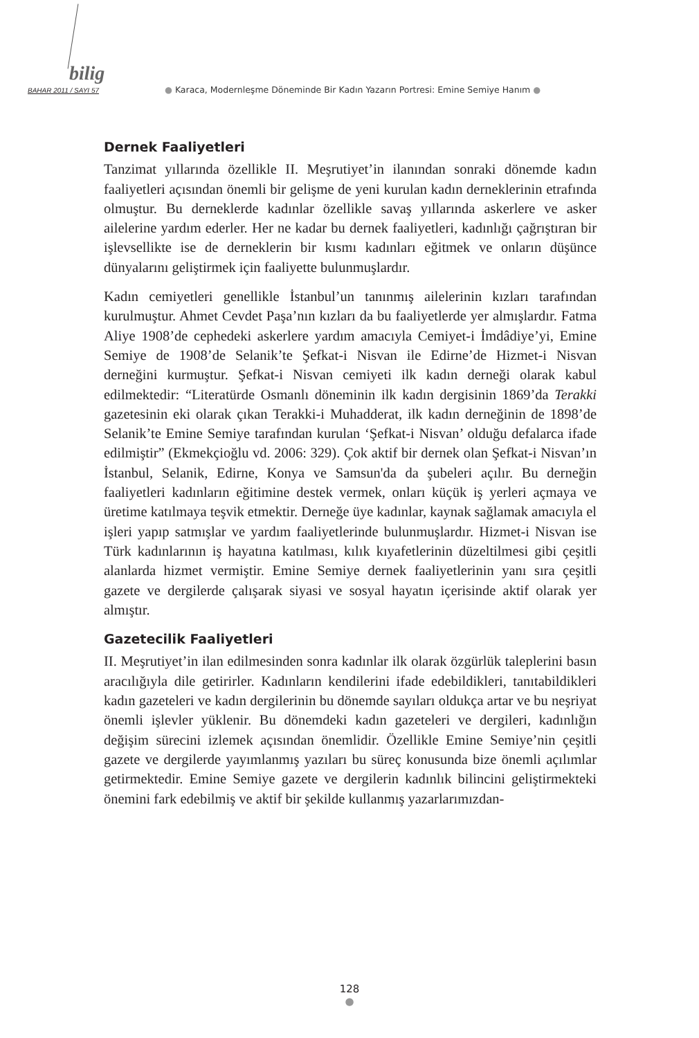bilig
BAHAR 2011 / SAYI 57 ● Karaca, Modernleşme Döneminde Bir Kadın Yazarın Portresi: Emine Semiye Hanım ●
Dernek Faaliyetleri
Tanzimat yıllarında özellikle II. Meşrutiyet’in ilanından sonraki dönemde kadın faaliyetleri açısından önemli bir gelişme de yeni kurulan kadın derneklerinin etrafında olmuştur. Bu derneklerde kadınlar özellikle savaş yıllarında askerlere ve asker ailelerine yardım ederler. Her ne kadar bu dernek faaliyetleri, kadınlığı çağrıştıran bir işlevsellikte ise de derneklerin bir kısmı kadınları eğitmek ve onların düşünce dünyalarını geliştirmek için faaliyette bulunmuşlardır.
Kadın cemiyetleri genellikle İstanbul’un tanınmış ailelerinin kızları tarafından kurulmuştur. Ahmet Cevdet Paşa’nın kızları da bu faaliyetlerde yer almışlardır. Fatma Aliye 1908’de cephedeki askerlere yardım amacıyla Cemiyet-i İmdâdiye’yi, Emine Semiye de 1908’de Selanik’te Şefkat-i Nisvan ile Edirne’de Hizmet-i Nisvan derneğini kurmuştur. Şefkat-i Nisvan cemiyeti ilk kadın derneği olarak kabul edilmektedir: “Literatürde Osmanlı döneminin ilk kadın dergisinin 1869’da Terakki gazetesinin eki olarak çıkan Terakki-i Muhadderat, ilk kadın derneğinin de 1898’de Selanik’te Emine Semiye tarafından kurulan ‘Şefkat-i Nisvan’ olduğu defalarca ifade edilmiştir” (Ekmekçioğlu vd. 2006: 329). Çok aktif bir dernek olan Şefkat-i Nisvan’ın İstanbul, Selanik, Edirne, Konya ve Samsun'da da şubeleri açılır. Bu derneğin faaliyetleri kadınların eğitimine destek vermek, onları küçük iş yerleri açmaya ve üretime katılmaya teşvik etmektir. Derneğe üye kadınlar, kaynak sağlamak amacıyla el işleri yapıp satmışlar ve yardım faaliyetlerinde bulunmuşlardır. Hizmet-i Nisvan ise Türk kadınlarının iş hayatına katılması, kılık kıyafetlerinin düzeltilmesi gibi çeşitli alanlarda hizmet vermiştir. Emine Semiye dernek faaliyetlerinin yanı sıra çeşitli gazete ve dergilerde çalışarak siyasi ve sosyal hayatın içerisinde aktif olarak yer almıştır.
Gazetecilik Faaliyetleri
II. Meşrutiyet’in ilan edilmesinden sonra kadınlar ilk olarak özgürlük taleplerini basın aracılığıyla dile getirirler. Kadınların kendilerini ifade edebildikleri, tanıtabildikleri kadın gazeteleri ve kadın dergilerinin bu dönemde sayıları oldukça artar ve bu neşriyat önemli işlevler yüklenir. Bu dönemdeki kadın gazeteleri ve dergileri, kadınlığın değişim sürecini izlemek açısından önemlidir. Özellikle Emine Semiye’nin çeşitli gazete ve dergilerde yayımlanmış yazıları bu süreç konusunda bize önemli açılımlar getirmektedir. Emine Semiye gazete ve dergilerin kadınlık bilincini geliştirmekteki önemini fark edebilmiş ve aktif bir şekilde kullanmış yazarlarımızdan-
128
●